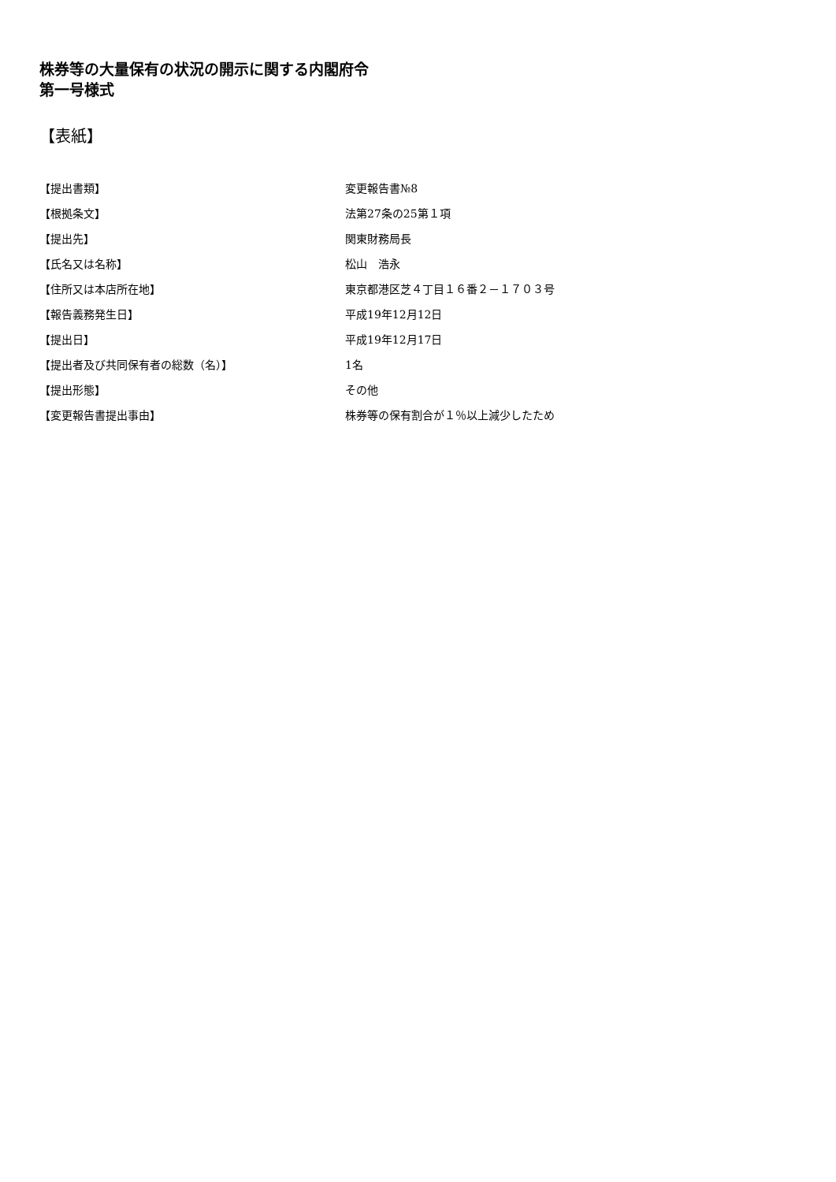株券等の大量保有の状況の開示に関する内閣府令
第一号様式
【表紙】
| 【提出書類】 | 変更報告書№8 |
| 【根拠条文】 | 法第27条の25第１項 |
| 【提出先】 | 関東財務局長 |
| 【氏名又は名称】 | 松山 浩永 |
| 【住所又は本店所在地】 | 東京都港区芝４丁目１６番２－１７０３号 |
| 【報告義務発生日】 | 平成19年12月12日 |
| 【提出日】 | 平成19年12月17日 |
| 【提出者及び共同保有者の総数（名）】 | 1名 |
| 【提出形態】 | その他 |
| 【変更報告書提出事由】 | 株券等の保有割合が１％以上減少したため |